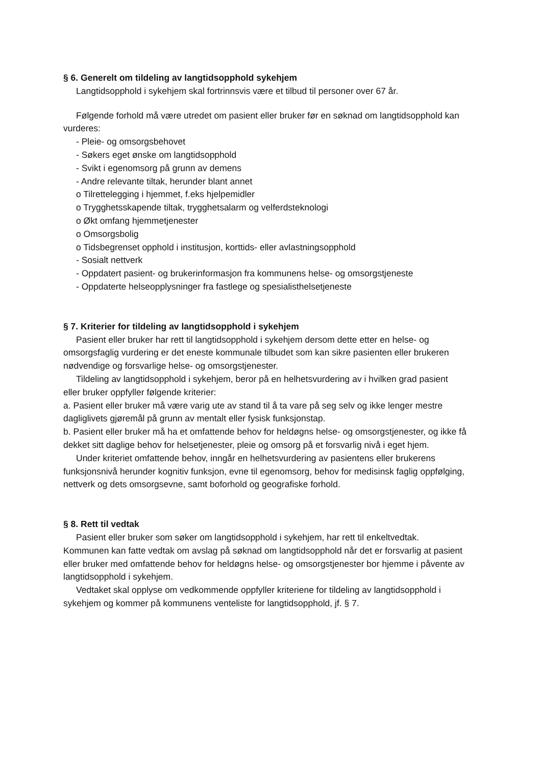§ 6. Generelt om tildeling av langtidsopphold sykehjem
Langtidsopphold i sykehjem skal fortrinnsvis være et tilbud til personer over 67 år.
Følgende forhold må være utredet om pasient eller bruker før en søknad om langtidsopphold kan vurderes:
- Pleie- og omsorgsbehovet
- Søkers eget ønske om langtidsopphold
- Svikt i egenomsorg på grunn av demens
- Andre relevante tiltak, herunder blant annet
o Tilrettelegging i hjemmet, f.eks hjelpemidler
o Trygghetsskapende tiltak, trygghetsalarm og velferdsteknologi
o Økt omfang hjemmetjenester
o Omsorgsbolig
o Tidsbegrenset opphold i institusjon, korttids- eller avlastningsopphold
- Sosialt nettverk
- Oppdatert pasient- og brukerinformasjon fra kommunens helse- og omsorgstjeneste
- Oppdaterte helseopplysninger fra fastlege og spesialisthelsetjeneste
§ 7. Kriterier for tildeling av langtidsopphold i sykehjem
Pasient eller bruker har rett til langtidsopphold i sykehjem dersom dette etter en helse- og omsorgsfaglig vurdering er det eneste kommunale tilbudet som kan sikre pasienten eller brukeren nødvendige og forsvarlige helse- og omsorgstjenester.
Tildeling av langtidsopphold i sykehjem, beror på en helhetsvurdering av i hvilken grad pasient eller bruker oppfyller følgende kriterier:
a. Pasient eller bruker må være varig ute av stand til å ta vare på seg selv og ikke lenger mestre dagliglivets gjøremål på grunn av mentalt eller fysisk funksjonstap.
b. Pasient eller bruker må ha et omfattende behov for heldøgns helse- og omsorgstjenester, og ikke få dekket sitt daglige behov for helsetjenester, pleie og omsorg på et forsvarlig nivå i eget hjem.
Under kriteriet omfattende behov, inngår en helhetsvurdering av pasientens eller brukerens funksjonsnivå herunder kognitiv funksjon, evne til egenomsorg, behov for medisinsk faglig oppfølging, nettverk og dets omsorgsevne, samt boforhold og geografiske forhold.
§ 8. Rett til vedtak
Pasient eller bruker som søker om langtidsopphold i sykehjem, har rett til enkeltvedtak. Kommunen kan fatte vedtak om avslag på søknad om langtidsopphold når det er forsvarlig at pasient eller bruker med omfattende behov for heldøgns helse- og omsorgstjenester bor hjemme i påvente av langtidsopphold i sykehjem.
Vedtaket skal opplyse om vedkommende oppfyller kriteriene for tildeling av langtidsopphold i sykehjem og kommer på kommunens venteliste for langtidsopphold, jf. § 7.